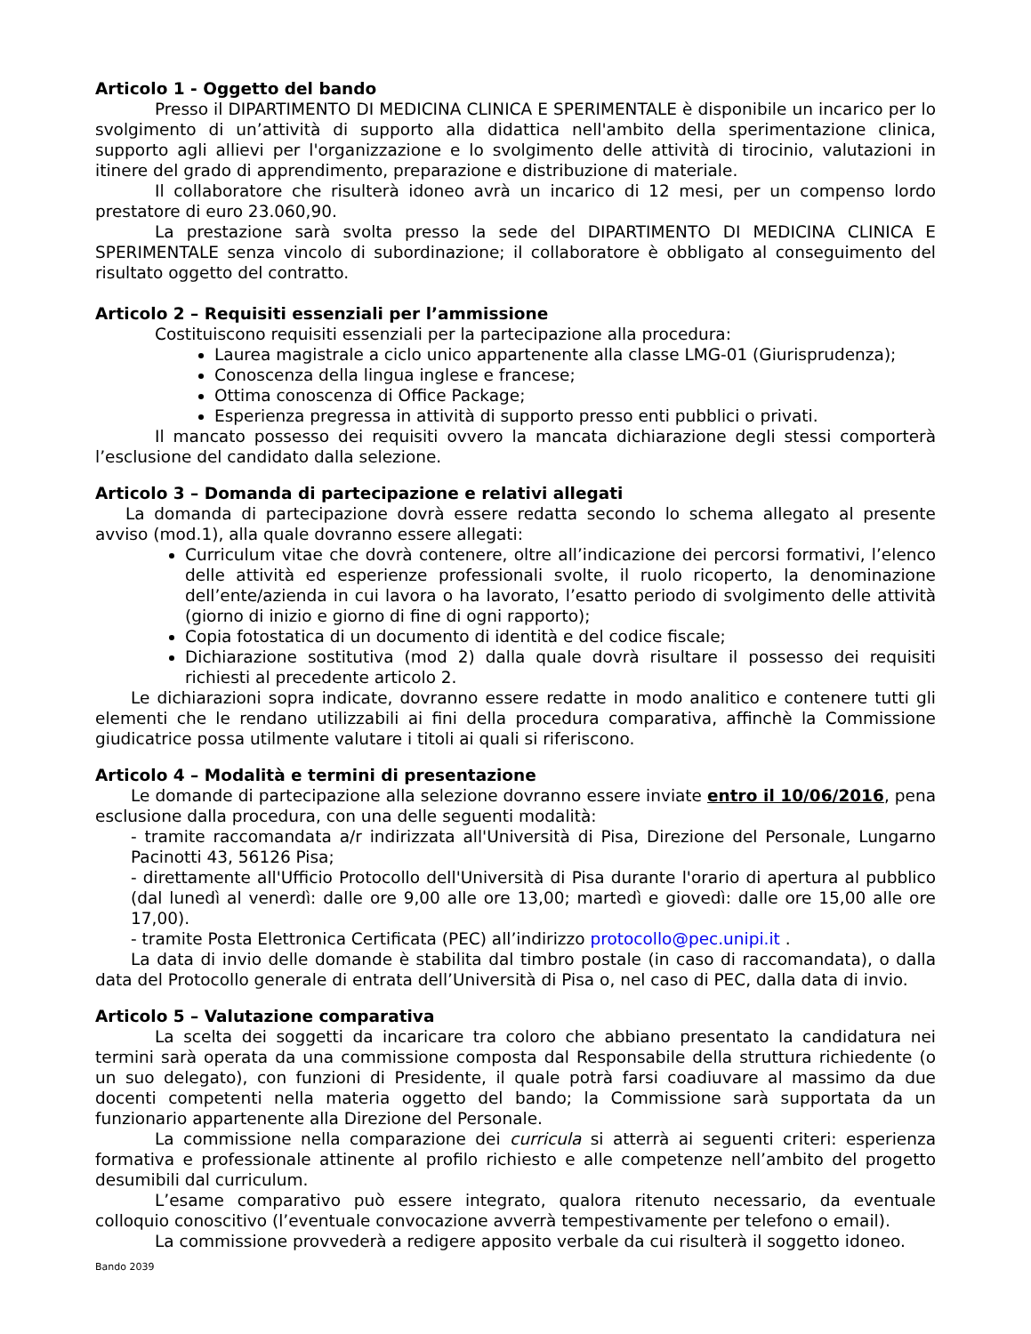Articolo 1 - Oggetto del bando
Presso il DIPARTIMENTO DI MEDICINA CLINICA E SPERIMENTALE è disponibile un incarico per lo svolgimento di un’attività di supporto alla didattica nell'ambito della sperimentazione clinica, supporto agli allievi per l'organizzazione e lo svolgimento delle attività di tirocinio, valutazioni in itinere del grado di apprendimento, preparazione e distribuzione di materiale.
Il collaboratore che risulterà idoneo avrà un incarico di 12 mesi, per un compenso lordo prestatore di euro 23.060,90.
La prestazione sarà svolta presso la sede del DIPARTIMENTO DI MEDICINA CLINICA E SPERIMENTALE senza vincolo di subordinazione; il collaboratore è obbligato al conseguimento del risultato oggetto del contratto.
Articolo 2 – Requisiti essenziali per l’ammissione
Costituiscono requisiti essenziali per la partecipazione alla procedura:
Laurea magistrale a ciclo unico appartenente alla classe LMG-01 (Giurisprudenza);
Conoscenza della lingua inglese e francese;
Ottima conoscenza di Office Package;
Esperienza pregressa in attività di supporto presso enti pubblici o privati.
Il mancato possesso dei requisiti ovvero la mancata dichiarazione degli stessi comporterà l’esclusione del candidato dalla selezione.
Articolo 3 – Domanda di partecipazione e relativi allegati
La domanda di partecipazione dovrà essere redatta secondo lo schema allegato al presente avviso (mod.1), alla quale dovranno essere allegati:
Curriculum vitae che dovrà contenere, oltre all’indicazione dei percorsi formativi, l’elenco delle attività ed esperienze professionali svolte, il ruolo ricoperto, la denominazione dell’ente/azienda in cui lavora o ha lavorato, l’esatto periodo di svolgimento delle attività (giorno di inizio e giorno di fine di ogni rapporto);
Copia fotostatica di un documento di identità e del codice fiscale;
Dichiarazione sostitutiva (mod 2) dalla quale dovrà risultare il possesso dei requisiti richiesti al precedente articolo 2.
Le dichiarazioni sopra indicate, dovranno essere redatte in modo analitico e contenere tutti gli elementi che le rendano utilizzabili ai fini della procedura comparativa, affinchè la Commissione giudicatrice possa utilmente valutare i titoli ai quali si riferiscono.
Articolo 4 – Modalità e termini di presentazione
Le domande di partecipazione alla selezione dovranno essere inviate entro il 10/06/2016, pena esclusione dalla procedura, con una delle seguenti modalità:
- tramite raccomandata a/r indirizzata all'Università di Pisa, Direzione del Personale, Lungarno Pacinotti 43, 56126 Pisa;
- direttamente all'Ufficio Protocollo dell'Università di Pisa durante l'orario di apertura al pubblico (dal lunedì al venerdì: dalle ore 9,00 alle ore 13,00; martedì e giovedì: dalle ore 15,00 alle ore 17,00).
- tramite Posta Elettronica Certificata (PEC) all’indirizzo protocollo@pec.unipi.it .
La data di invio delle domande è stabilita dal timbro postale (in caso di raccomandata), o dalla data del Protocollo generale di entrata dell’Università di Pisa o, nel caso di PEC, dalla data di invio.
Articolo 5 – Valutazione comparativa
La scelta dei soggetti da incaricare tra coloro che abbiano presentato la candidatura nei termini sarà operata da una commissione composta dal Responsabile della struttura richiedente (o un suo delegato), con funzioni di Presidente, il quale potrà farsi coadiuvare al massimo da due docenti competenti nella materia oggetto del bando; la Commissione sarà supportata da un funzionario appartenente alla Direzione del Personale.
La commissione nella comparazione dei curricula si atterrà ai seguenti criteri: esperienza formativa e professionale attinente al profilo richiesto e alle competenze nell’ambito del progetto desumibili dal curriculum.
L’esame comparativo può essere integrato, qualora ritenuto necessario, da eventuale colloquio conoscitivo (l’eventuale convocazione avverrà tempestivamente per telefono o email).
La commissione provvederà a redigere apposito verbale da cui risulterà il soggetto idoneo.
Bando 2039